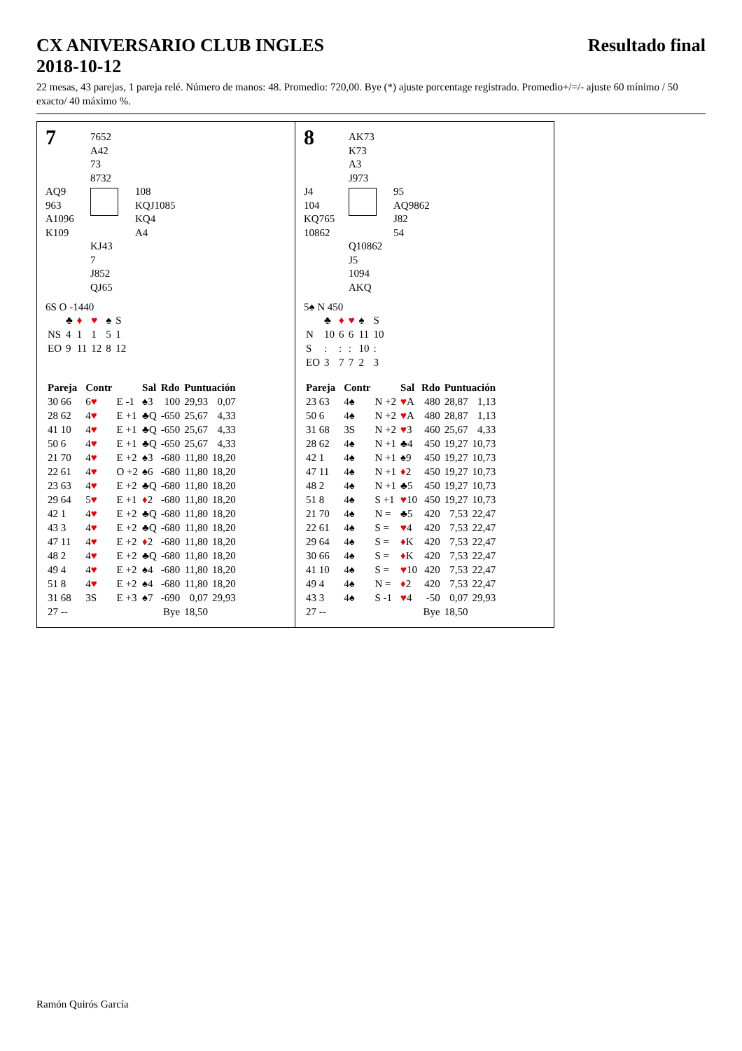CX ANIVERSARIO CLUB INGLES
2018-10-12
Resultado final
22 mesas, 43 parejas, 1 pareja relé. Número de manos: 48. Promedio: 720,00. Bye (*) ajuste porcentage registrado. Promedio+/=/- ajuste 60 mínimo / 50 exacto/ 40 máximo %.
7
7652
A42
73
8732
AQ9
963
A1096
K109
108
KQJ1085
KQ4
A4
KJ43
7
J852
QJ65
6S O -1440
| | ♣ | ♦ | ♥ | ♠ | S |
| NS | 4 | 1 | 1 | 5 | 1 |
| EO | 9 | 11 | 12 | 8 | 12 |
| Pareja | | Contr | | Sal | Rdo | Puntuación | |
| --- | --- | --- | --- | --- | --- | --- | --- |
| 30 66 | | 6 ♥ | E -1 | ♠3 | 100 | 29,93 | 0,07 |
| 28 62 | | 4 ♥ | E +1 | ♣Q | -650 | 25,67 | 4,33 |
| 41 10 | | 4 ♥ | E +1 | ♣Q | -650 | 25,67 | 4,33 |
| 50 6 | | 4 ♥ | E +1 | ♣Q | -650 | 25,67 | 4,33 |
| 21 70 | | 4 ♥ | E +2 | ♠3 | -680 | 11,80 | 18,20 |
| 22 61 | | 4 ♥ | O +2 | ♠6 | -680 | 11,80 | 18,20 |
| 23 63 | | 4 ♥ | E +2 | ♣Q | -680 | 11,80 | 18,20 |
| 29 64 | | 5 ♥ | E +1 | ♦ 2 | -680 | 11,80 | 18,20 |
| 42 1 | | 4 ♥ | E +2 | ♣Q | -680 | 11,80 | 18,20 |
| 43 3 | | 4 ♥ | E +2 | ♣Q | -680 | 11,80 | 18,20 |
| 47 11 | | 4 ♥ | E +2 | ♦ 2 | -680 | 11,80 | 18,20 |
| 48 2 | | 4 ♥ | E +2 | ♣Q | -680 | 11,80 | 18,20 |
| 49 4 | | 4 ♥ | E +2 | ♠4 | -680 | 11,80 | 18,20 |
| 51 8 | | 4 ♥ | E +2 | ♠4 | -680 | 11,80 | 18,20 |
| 31 68 | | 3S | E +3 | ♠7 | -690 | 0,07 | 29,93 |
| 27 -- | | | | | Bye | 18,50 | |
8
AK73
K73
A3
J973
J4
104
KQ765
10862
95
AQ9862
J82
54
Q10862
J5
1094
AKQ
5♠ N 450
| | ♣ | ♦ | ♥ | ♠ | S |
| N | 10 | 6 | 6 | 11 | 10 |
| S | : | : | : | 10 | : |
| EO | 3 | 7 | 7 | 2 | 3 |
| Pareja | | Contr | | Sal | Rdo | Puntuación | |
| --- | --- | --- | --- | --- | --- | --- | --- |
| 23 63 | | 4♠ | N +2 | ♥ A | 480 | 28,87 | 1,13 |
| 50 6 | | 4♠ | N +2 | ♥ A | 480 | 28,87 | 1,13 |
| 31 68 | | 3S | N +2 | ♥ 3 | 460 | 25,67 | 4,33 |
| 28 62 | | 4♠ | N +1 | ♣4 | 450 | 19,27 | 10,73 |
| 42 1 | | 4♠ | N +1 | ♠9 | 450 | 19,27 | 10,73 |
| 47 11 | | 4♠ | N +1 | ♦ 2 | 450 | 19,27 | 10,73 |
| 48 2 | | 4♠ | N +1 | ♣5 | 450 | 19,27 | 10,73 |
| 51 8 | | 4♠ | S +1 | ♥ 10 | 450 | 19,27 | 10,73 |
| 21 70 | | 4♠ | N = | ♣5 | 420 | 7,53 | 22,47 |
| 22 61 | | 4♠ | S = | ♥ 4 | 420 | 7,53 | 22,47 |
| 29 64 | | 4♠ | S = | ♦ K | 420 | 7,53 | 22,47 |
| 30 66 | | 4♠ | S = | ♦ K | 420 | 7,53 | 22,47 |
| 41 10 | | 4♠ | S = | ♥ 10 | 420 | 7,53 | 22,47 |
| 49 4 | | 4♠ | N = | ♦ 2 | 420 | 7,53 | 22,47 |
| 43 3 | | 4♠ | S -1 | ♥ 4 | -50 | 0,07 | 29,93 |
| 27 -- | | | | | Bye | 18,50 | |
Ramón Quirós García